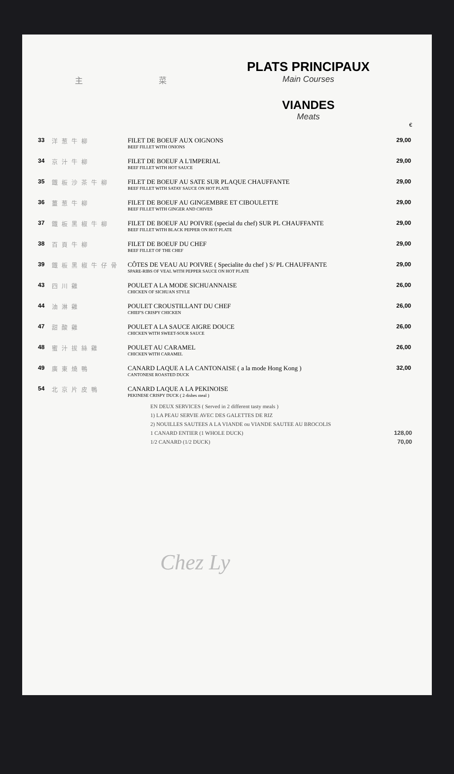主 菜
PLATS PRINCIPAUX
Main Courses
VIANDES
Meats
€
| 33 | 洋葱牛柳 | FILET DE BOEUF AUX OIGNONS BEEF FILLET WITH ONIONS | 29,00 |
| 34 | 京汁牛柳 | FILET DE BOEUF A L'IMPERIAL BEEF FILLET WITH HOT SAUCE | 29,00 |
| 35 | 鐵板沙茶牛柳 | FILET DE BOEUF AU SATE SUR PLAQUE CHAUFFANTE BEEF FILLET WITH SATAY SAUCE ON HOT PLATE | 29,00 |
| 36 | 薑葱牛柳 | FILET DE BOEUF AU GINGEMBRE ET CIBOULETTE BEEF FILLET WITH GINGER AND CHIVES | 29,00 |
| 37 | 鐵板黑椒牛柳 | FILET DE BOEUF AU POIVRE (special du chef) SUR PL CHAUFFANTE BEEF FILLET WITH BLACK PEPPER ON HOT PLATE | 29,00 |
| 38 | 百頁牛柳 | FILET DE BOEUF DU CHEF BEEF FILLET OF THE CHEF | 29,00 |
| 39 | 鐵板黑椒牛仔骨 | CÔTES DE VEAU AU POIVRE ( Specialite du chef ) S/ PL CHAUFFANTE SPARE-RIBS OF VEAL WITH PEPPER SAUCE ON HOT PLATE | 29,00 |
| 43 | 四川雞 | POULET A LA MODE SICHUANNAISE CHICKEN OF SICHUAN STYLE | 26,00 |
| 44 | 油淋雞 | POULET CROUSTILLANT DU CHEF CHIEF'S CRISPY CHICKEN | 26,00 |
| 47 | 甜酸雞 | POULET A LA SAUCE AIGRE DOUCE CHICKEN WITH SWEET-SOUR SAUCE | 26,00 |
| 48 | 蜜汁拔絲雞 | POULET AU CARAMEL CHICKEN WITH CARAMEL | 26,00 |
| 49 | 廣東燒鴨 | CANARD LAQUE A LA CANTONAISE ( a la mode Hong Kong ) CANTONESE ROASTED DUCK | 32,00 |
| 54 | 北京片皮鴨 | CANARD LAQUE A LA PEKINOISE PEKINESE CRISPY DUCK ( 2 dishes meal ) | |
EN DEUX SERVICES ( Served in 2 different tasty meals )
1) LA PEAU SERVIE AVEC DES GALETTES DE RIZ
2) NOUILLES SAUTEES A LA VIANDE ou VIANDE SAUTEE AU BROCOLIS
1 CANARD ENTIER (1 WHOLE DUCK) 128,00
1/2 CANARD (1/2 DUCK) 70,00
Chez Ly